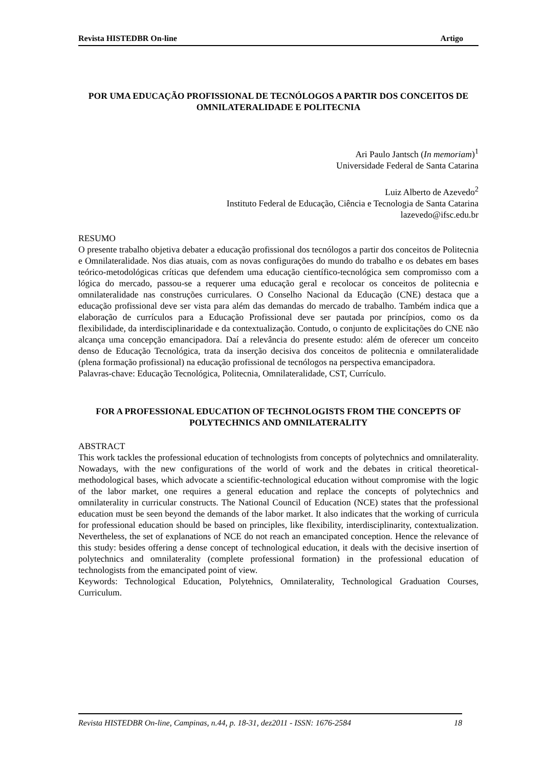Revista HISTEDBR On-line Artigo
POR UMA EDUCAÇÃO PROFISSIONAL DE TECNÓLOGOS A PARTIR DOS CONCEITOS DE OMNILATERALIDADE E POLITECNIA
Ari Paulo Jantsch (In memoriam)<sup>1</sup>
Universidade Federal de Santa Catarina
Luiz Alberto de Azevedo<sup>2</sup>
Instituto Federal de Educação, Ciência e Tecnologia de Santa Catarina
lazevedo@ifsc.edu.br
RESUMO
O presente trabalho objetiva debater a educação profissional dos tecnólogos a partir dos conceitos de Politecnia e Omnilateralidade. Nos dias atuais, com as novas configurações do mundo do trabalho e os debates em bases teórico-metodológicas críticas que defendem uma educação científico-tecnológica sem compromisso com a lógica do mercado, passou-se a requerer uma educação geral e recolocar os conceitos de politecnia e omnilateralidade nas construções curriculares. O Conselho Nacional da Educação (CNE) destaca que a educação profissional deve ser vista para além das demandas do mercado de trabalho. Também indica que a elaboração de currículos para a Educação Profissional deve ser pautada por princípios, como os da flexibilidade, da interdisciplinaridade e da contextualização. Contudo, o conjunto de explicitações do CNE não alcança uma concepção emancipadora. Daí a relevância do presente estudo: além de oferecer um conceito denso de Educação Tecnológica, trata da inserção decisiva dos conceitos de politecnia e omnilateralidade (plena formação profissional) na educação profissional de tecnólogos na perspectiva emancipadora.
Palavras-chave: Educação Tecnológica, Politecnia, Omnilateralidade, CST, Currículo.
FOR A PROFESSIONAL EDUCATION OF TECHNOLOGISTS FROM THE CONCEPTS OF POLYTECHNICS AND OMNILATERALITY
ABSTRACT
This work tackles the professional education of technologists from concepts of polytechnics and omnilaterality. Nowadays, with the new configurations of the world of work and the debates in critical theoretical-methodological bases, which advocate a scientific-technological education without compromise with the logic of the labor market, one requires a general education and replace the concepts of polytechnics and omnilaterality in curricular constructs. The National Council of Education (NCE) states that the professional education must be seen beyond the demands of the labor market. It also indicates that the working of curricula for professional education should be based on principles, like flexibility, interdisciplinarity, contextualization. Nevertheless, the set of explanations of NCE do not reach an emancipated conception. Hence the relevance of this study: besides offering a dense concept of technological education, it deals with the decisive insertion of polytechnics and omnilaterality (complete professional formation) in the professional education of technologists from the emancipated point of view.
Keywords: Technological Education, Polytehnics, Omnilaterality, Technological Graduation Courses, Curriculum.
Revista HISTEDBR On-line, Campinas, n.44, p. 18-31, dez2011 - ISSN: 1676-2584 18